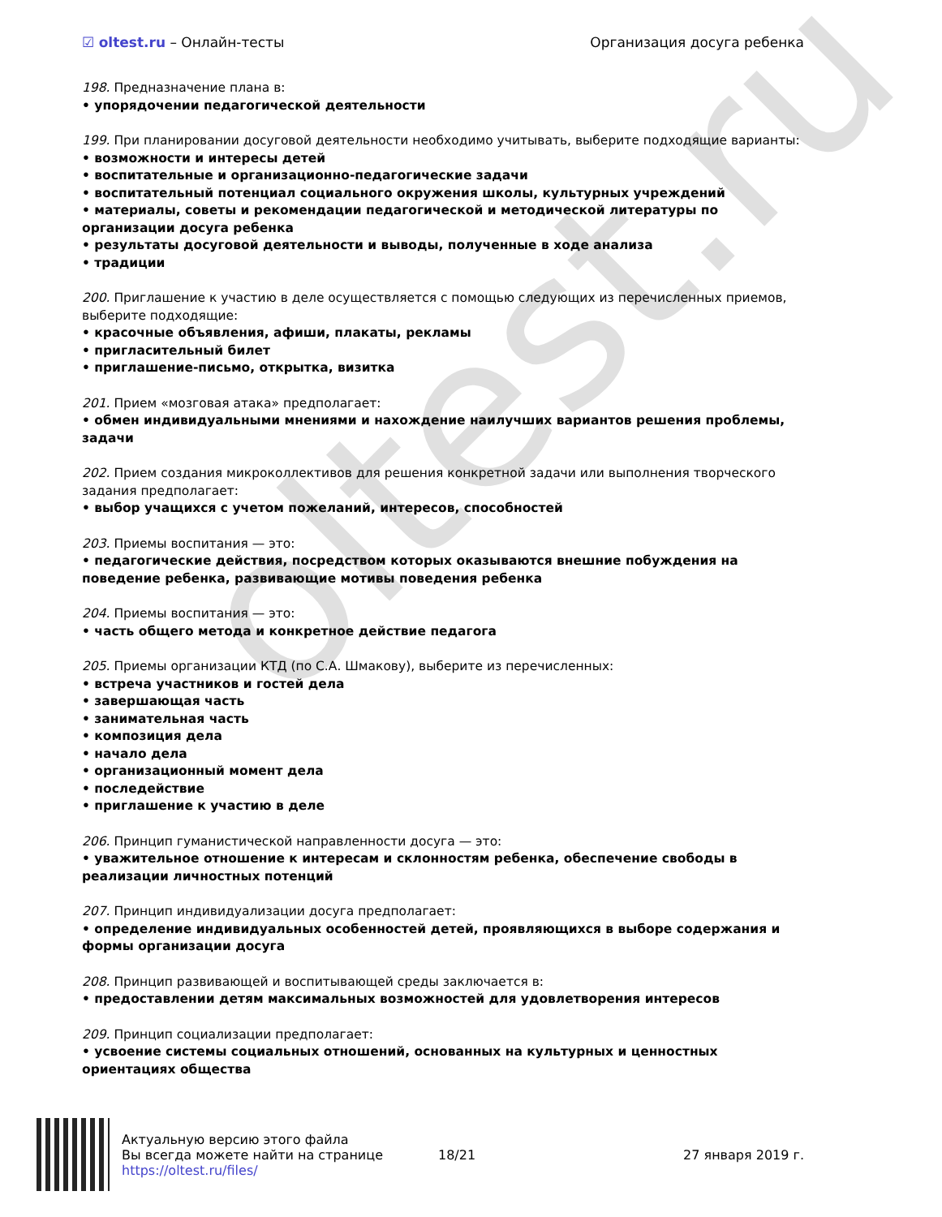oltest.ru
☑ oltest.ru – Онлайн-тесты Организация досуга ребенка
198. Предназначение плана в:
• упорядочении педагогической деятельности
199. При планировании досуговой деятельности необходимо учитывать, выберите подходящие варианты:
• возможности и интересы детей
• воспитательные и организационно-педагогические задачи
• воспитательный потенциал социального окружения школы, культурных учреждений
• материалы, советы и рекомендации педагогической и методической литературы по организации досуга ребенка
• результаты досуговой деятельности и выводы, полученные в ходе анализа
• традиции
200. Приглашение к участию в деле осуществляется с помощью следующих из перечисленных приемов, выберите подходящие:
• красочные объявления, афиши, плакаты, рекламы
• пригласительный билет
• приглашение-письмо, открытка, визитка
201. Прием «мозговая атака» предполагает:
• обмен индивидуальными мнениями и нахождение наилучших вариантов решения проблемы, задачи
202. Прием создания микроколлективов для решения конкретной задачи или выполнения творческого задания предполагает:
• выбор учащихся с учетом пожеланий, интересов, способностей
203. Приемы воспитания — это:
• педагогические действия, посредством которых оказываются внешние побуждения на поведение ребенка, развивающие мотивы поведения ребенка
204. Приемы воспитания — это:
• часть общего метода и конкретное действие педагога
205. Приемы организации КТД (по С.А. Шмакову), выберите из перечисленных:
• встреча участников и гостей дела
• завершающая часть
• занимательная часть
• композиция дела
• начало дела
• организационный момент дела
• последействие
• приглашение к участию в деле
206. Принцип гуманистической направленности досуга — это:
• уважительное отношение к интересам и склонностям ребенка, обеспечение свободы в реализации личностных потенций
207. Принцип индивидуализации досуга предполагает:
• определение индивидуальных особенностей детей, проявляющихся в выборе содержания и формы организации досуга
208. Принцип развивающей и воспитывающей среды заключается в:
• предоставлении детям максимальных возможностей для удовлетворения интересов
209. Принцип социализации предполагает:
• усвоение системы социальных отношений, основанных на культурных и ценностных ориентациях общества
Актуальную версию этого файла
Вы всегда можете найти на странице
https://oltest.ru/files/
18/21 27 января 2019 г.